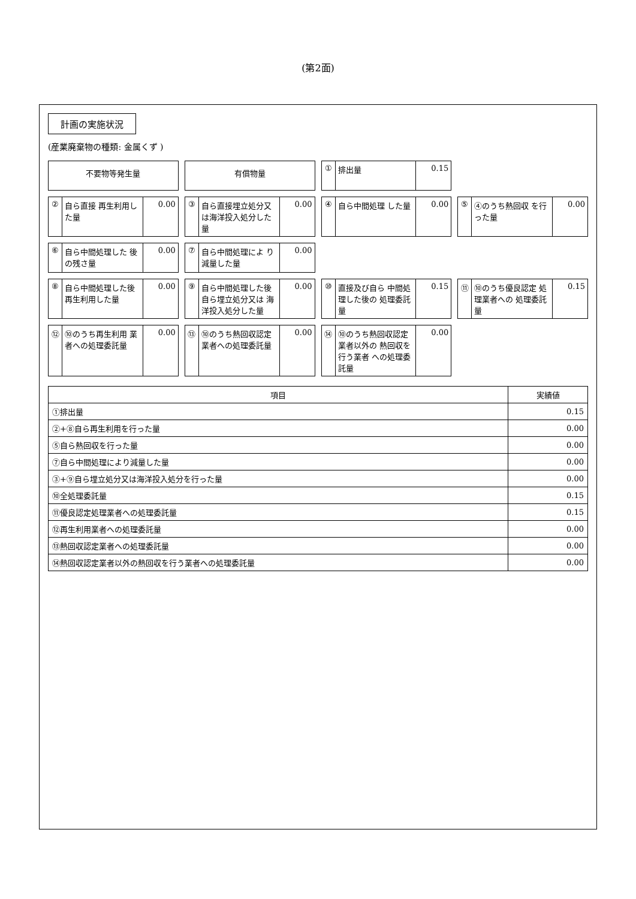(第2面)
計画の実施状況
(産業廃棄物の種類: 金属くず )
不要物等発生量
有償物量
① 排出量 0.15
② 自ら直接 再生利用した量 0.00
③ 自ら直接埋立処分又は海洋投入処分した量 0.00
④ 自ら中間処理 した量 0.00
⑤ ④のうち熱回収 を行った量 0.00
⑥ 自ら中間処理した 後の残さ量 0.00
⑦ 自ら中間処理によ り減量した量 0.00
⑧ 自ら中間処理した後 再生利用した量 0.00
⑨ 自ら中間処理した後 自ら埋立処分又は 海洋投入処分した量 0.00
⑩ 直接及び自ら 中間処理した後の 処理委託量 0.15
⑪ ⑩のうち優良認定 処理業者への 処理委託量 0.15
⑫ ⑩のうち再生利用 業者への処理委託量 0.00
⑬ ⑩のうち熱回収認定 業者への処理委託量 0.00
⑭ ⑩のうち熱回収認定 業者以外の 熱回収を行う業者 への処理委託量 0.00
| 項目 | 実績値 |
| --- | --- |
| ①排出量 | 0.15 |
| ②+⑧自ら再生利用を行った量 | 0.00 |
| ⑤自ら熱回収を行った量 | 0.00 |
| ⑦自ら中間処理により減量した量 | 0.00 |
| ③+⑨自ら埋立処分又は海洋投入処分を行った量 | 0.00 |
| ⑩全処理委託量 | 0.15 |
| ⑪優良認定処理業者への処理委託量 | 0.15 |
| ⑫再生利用業者への処理委託量 | 0.00 |
| ⑬熱回収認定業者への処理委託量 | 0.00 |
| ⑭熱回収認定業者以外の熱回収を行う業者への処理委託量 | 0.00 |